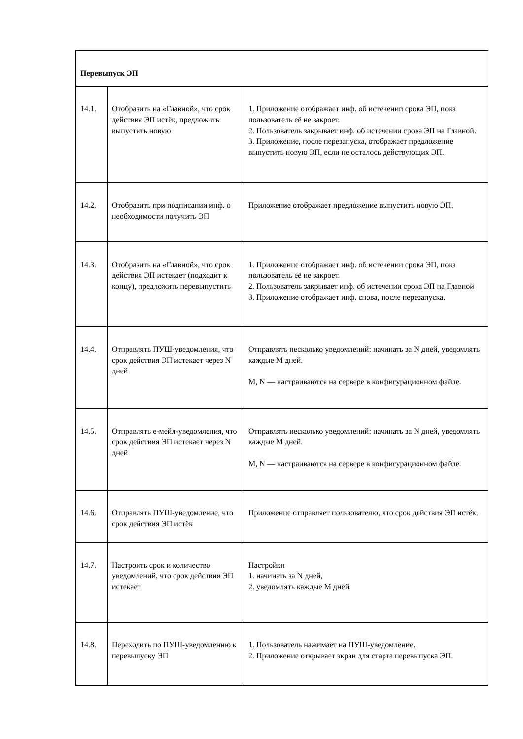| Перевыпуск ЭП | | |
| 14.1. | Отобразить на «Главной», что срок действия ЭП истёк, предложить выпустить новую | 1. Приложение отображает инф. об истечении срока ЭП, пока пользователь её не закроет. 2. Пользователь закрывает инф. об истечении срока ЭП на Главной. 3. Приложение, после перезапуска, отображает предложение выпустить новую ЭП, если не осталось действующих ЭП. |
| 14.2. | Отобразить при подписании инф. о необходимости получить ЭП | Приложение отображает предложение выпустить новую ЭП. |
| 14.3. | Отобразить на «Главной», что срок действия ЭП истекает (подходит к концу), предложить перевыпустить | 1. Приложение отображает инф. об истечении срока ЭП, пока пользователь её не закроет. 2. Пользователь закрывает инф. об истечении срока ЭП на Главной 3. Приложение отображает инф. снова, после перезапуска. |
| 14.4. | Отправлять ПУШ-уведомления, что срок действия ЭП истекает через N дней | Отправлять несколько уведомлений: начинать за N дней, уведомлять каждые M дней. M, N — настраиваются на сервере в конфигурационном файле. |
| 14.5. | Отправлять е-мейл-уведомления, что срок действия ЭП истекает через N дней | Отправлять несколько уведомлений: начинать за N дней, уведомлять каждые M дней. M, N — настраиваются на сервере в конфигурационном файле. |
| 14.6. | Отправлять ПУШ-уведомление, что срок действия ЭП истёк | Приложение отправляет пользователю, что срок действия ЭП истёк. |
| 14.7. | Настроить срок и количество уведомлений, что срок действия ЭП истекает | Настройки 1. начинать за N дней, 2. уведомлять каждые M дней. |
| 14.8. | Переходить по ПУШ-уведомлению к перевыпуску ЭП | 1. Пользователь нажимает на ПУШ-уведомление. 2. Приложение открывает экран для старта перевыпуска ЭП. |